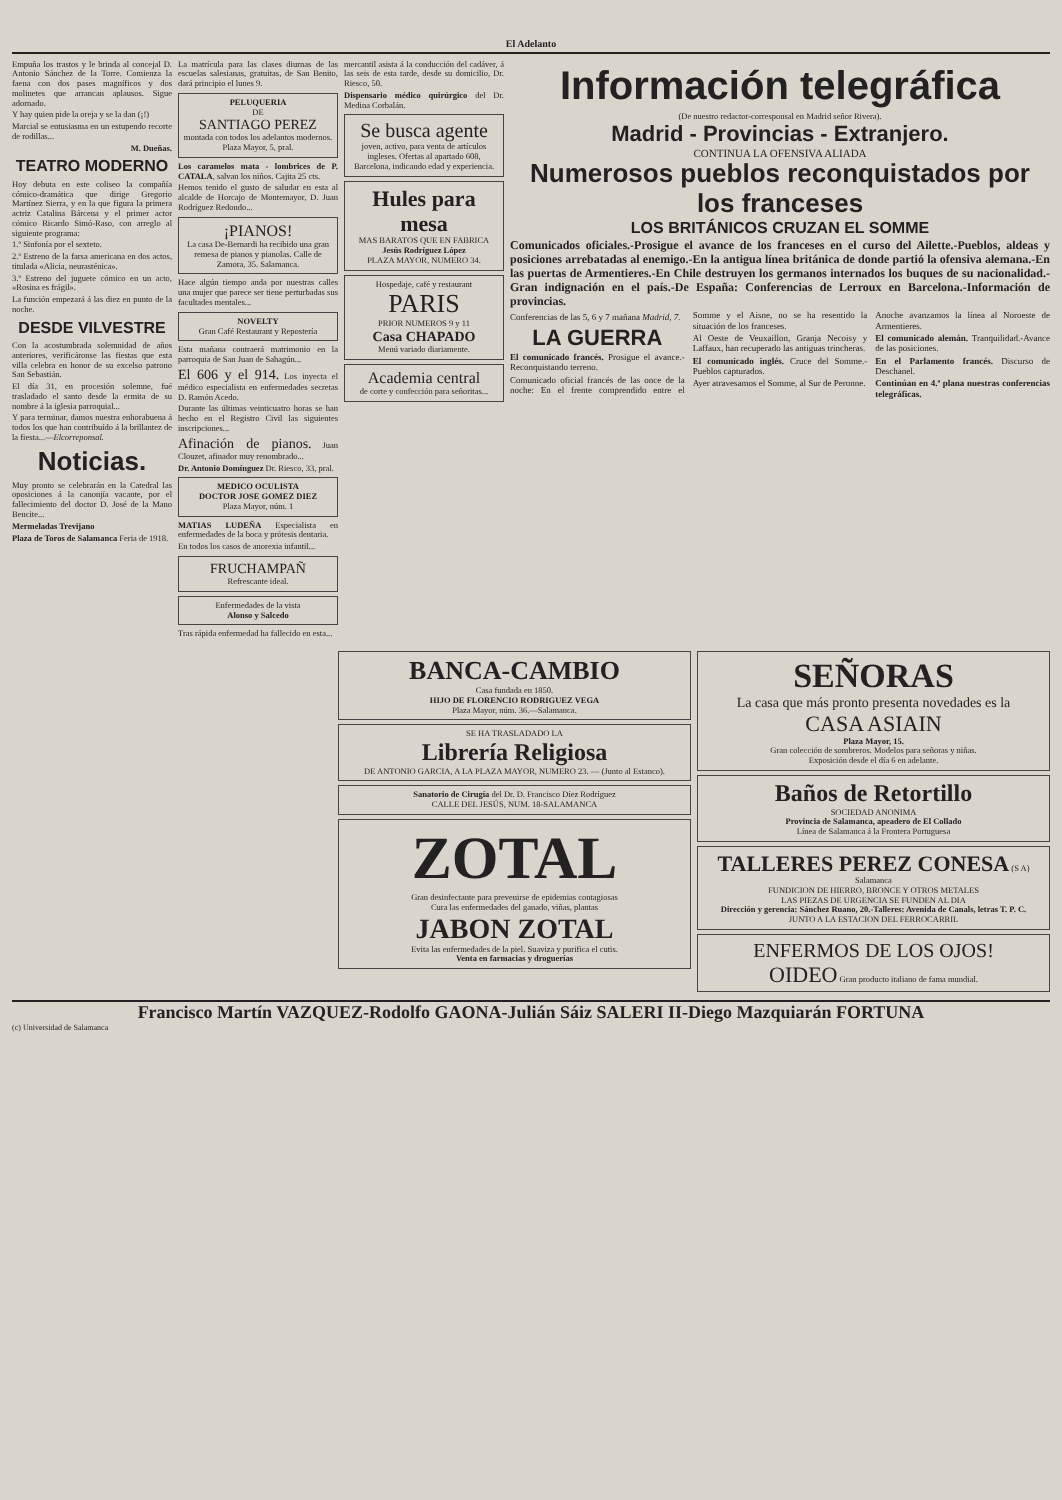El Adelanto
Empuña los trastos y le brinda al concejal D. Antonio Sánchez de la Torre. Comienza la faena con dos pases magníficos y dos molinetes que arrancan aplausos. Sigue adornado.
Y hay quien pide la oreja y se la dan (¡!)
Marcial se entusiasma en un estupendo recorte de rodillas...
M. Dueñas.
TEATRO MODERNO
Hoy debuta en este coliseo la compañía cómico-dramática que dirige Gregorio Martínez Sierra, y en la que figura la primera actriz Catalina Bárcena y el primer actor cómico Ricardo Simó-Raso, con arreglo al siguiente programa:
1.º Sinfonía por el sexteto.
2.º Estreno de la farsa americana en dos actos, titulada «Alicia, neurasténica».
3.º Estreno del juguete cómico en un acto, «Rosina es frágil».
La función empezará á las diez en punto de la noche.
DESDE VILVESTRE
Con la acostumbrada solemnidad de años anteriores, verificáronse las fiestas que esta villa celebra en honor de su excelso patrono San Sebastián.
El día 31, en procesión solemne, fué trasladado el santo desde la ermita de su nombre á la iglesia parroquial...
Y para terminar, damos nuestra enhorabuena á todos los que han contribuído á la brillantez de la fiesta...—Elcorreponsal.
Noticias.
Muy pronto se celebrarán en la Catedral las oposiciones á la canonjía vacante, por el fallecimiento del doctor D. José de la Mano Bencite...
Mermeladas Trevijano
Plaza de Toros de Salamanca Feria de 1918.
La matrícula para las clases diurnas de las escuelas salesianas, gratuitas, de San Benito, dará principio el lunes 9.
PELUQUERIA
DE
SANTIAGO PEREZ
montada con todos los adelantos modernos. Plaza Mayor, 5, pral.
Los caramelos mata - lombrices de P. CATALA, salvan los niños. Cajita 25 cts.
Hemos tenido el gusto de saludar en esta al alcalde de Horcajo de Montemayor, D. Juan Rodríguez Redondo...
¡PIANOS!
La casa De-Bernardi ha recibido una gran remesa de pianos y pianolas. Calle de Zamora, 35. Salamanca.
Hace algún tiempo anda por nuestras calles una mujer que parece ser tiene perturbadas sus facultades mentales...
NOVELTY
Gran Café Restaurant y Repostería
Esta mañana contraerá matrimonio en la parroquia de San Juan de Sahagún...
El 606 y el 914. Los inyecta el médico especialista en enfermedades secretas D. Ramón Acedo.
Durante las últimas veinticuatro horas se han hecho en el Registro Civil las siguientes inscripciones...
Afinación de pianos. Juan Clouzet, afinador muy renombrado...
Dr. Antonio Domínguez Dr. Riesco, 33, pral.
MEDICO OCULISTA
DOCTOR JOSE GOMEZ DIEZ
Plaza Mayor, núm. 1
MATIAS LUDEÑA Especialista en enfermedades de la boca y prótesis dentaria.
En todos los casos de anorexia infantil...
FRUCHAMPAÑ
Refrescante ideal.
Enfermedades de la vista
Alonso y Salcedo
Tras rápida enfermedad ha fallecido en esta...
mercantil asista á la conducción del cadáver, á las seis de esta tarde, desde su domicilio, Dr. Riesco, 50.
Dispensario médico quirúrgico del Dr. Medina Corbalán.
Se busca agente
joven, activo, para venta de artículos ingleses. Ofertas al apartado 608, Barcelona, indicando edad y experiencia.
Hules para mesa
MAS BARATOS QUE EN FABRICA
Jesús Rodríguez López
PLAZA MAYOR, NUMERO 34.
Hospedaje, café y restaurant PARIS
PRIOR NUMEROS 9 y 11
Casa CHAPADO
Menú variado diariamente.
Academia central
de corte y confección para señoritas...
Información telegráfica
(De nuestro redactor-corresponsal en Madrid señor Rivera).
Madrid - Provincias - Extranjero.
CONTINUA LA OFENSIVA ALIADA
Numerosos pueblos reconquistados por los franceses
LOS BRITÁNICOS CRUZAN EL SOMME
Comunicados oficiales.-Prosigue el avance de los franceses en el curso del Ailette.-Pueblos, aldeas y posiciones arrebatadas al enemigo.-En la antigua línea británica de donde partió la ofensiva alemana.-En las puertas de Armentieres.-En Chile destruyen los germanos internados los buques de su nacionalidad.-Gran indignación en el país.-De España: Conferencias de Lerroux en Barcelona.-Información de provincias.
Conferencias de las 5, 6 y 7 mañana Madrid, 7.
LA GUERRA
El comunicado francés. Prosigue el avance.-Reconquistando terreno.
Comunicado oficial francés de las once de la noche: En el frente comprendido entre el Somme y el Aisne, no se ha resentido la situación de los franceses.
Al Oeste de Veuxaillon, Granja Necoisy y Laffaux, han recuperado las antiguas trincheras.
El comunicado inglés. Cruce del Somme.-Pueblos capturados.
Ayer atravesamos el Somme, al Sur de Peronne.
Anoche avanzamos la línea al Noroeste de Armentieres.
El comunicado alemán. Tranquilidad.-Avance de las posiciones.
En el Parlamento francés. Discurso de Deschanel.
Continúan en 4.ª plana nuestras conferencias telegráficas.
BANCA-CAMBIO
Casa fundada en 1850.
HIJO DE FLORENCIO RODRIGUEZ VEGA
Plaza Mayor, núm. 36.—Salamanca.
SE HA TRASLADADO LA
Librería Religiosa
DE ANTONIO GARCIA, A LA PLAZA MAYOR, NUMERO 23. — (Junto al Estanco).
Sanatorio de Cirugía del Dr. D. Francisco Díez Rodríguez
CALLE DEL JESÚS, NUM. 18-SALAMANCA
ZOTAL
Gran desinfectante para prevenirse de epidemias contagiosas
Cura las enfermedades del ganado, viñas, plantas
JABON ZOTAL
Evita las enfermedades de la piel. Suaviza y purifica el cutis.
Venta en farmacias y droguerías
SEÑORAS
La casa que más pronto presenta novedades es la
CASA ASIAIN
Plaza Mayor, 15.
Gran colección de sombreros. Modelos para señoras y niñas.
Exposición desde el día 6 en adelante.
Baños de Retortillo
SOCIEDAD ANONIMA
Provincia de Salamanca, apeadero de El Collado
Línea de Salamanca á la Frontera Portuguesa
TALLERES PEREZ CONESA (S A) Salamanca
FUNDICION DE HIERRO, BRONCE Y OTROS METALES
LAS PIEZAS DE URGENCIA SE FUNDEN AL DIA
Dirección y gerencia: Sánchez Ruano, 20.-Talleres: Avenida de Canals, letras T. P. C.
JUNTO A LA ESTACION DEL FERROCARRIL
ENFERMOS DE LOS OJOS!
OIDEO Gran producto italiano de fama mundial.
Francisco Martín VAZQUEZ-Rodolfo GAONA-Julián Sáiz SALERI II-Diego Mazquiarán FORTUNA
(c) Universidad de Salamanca